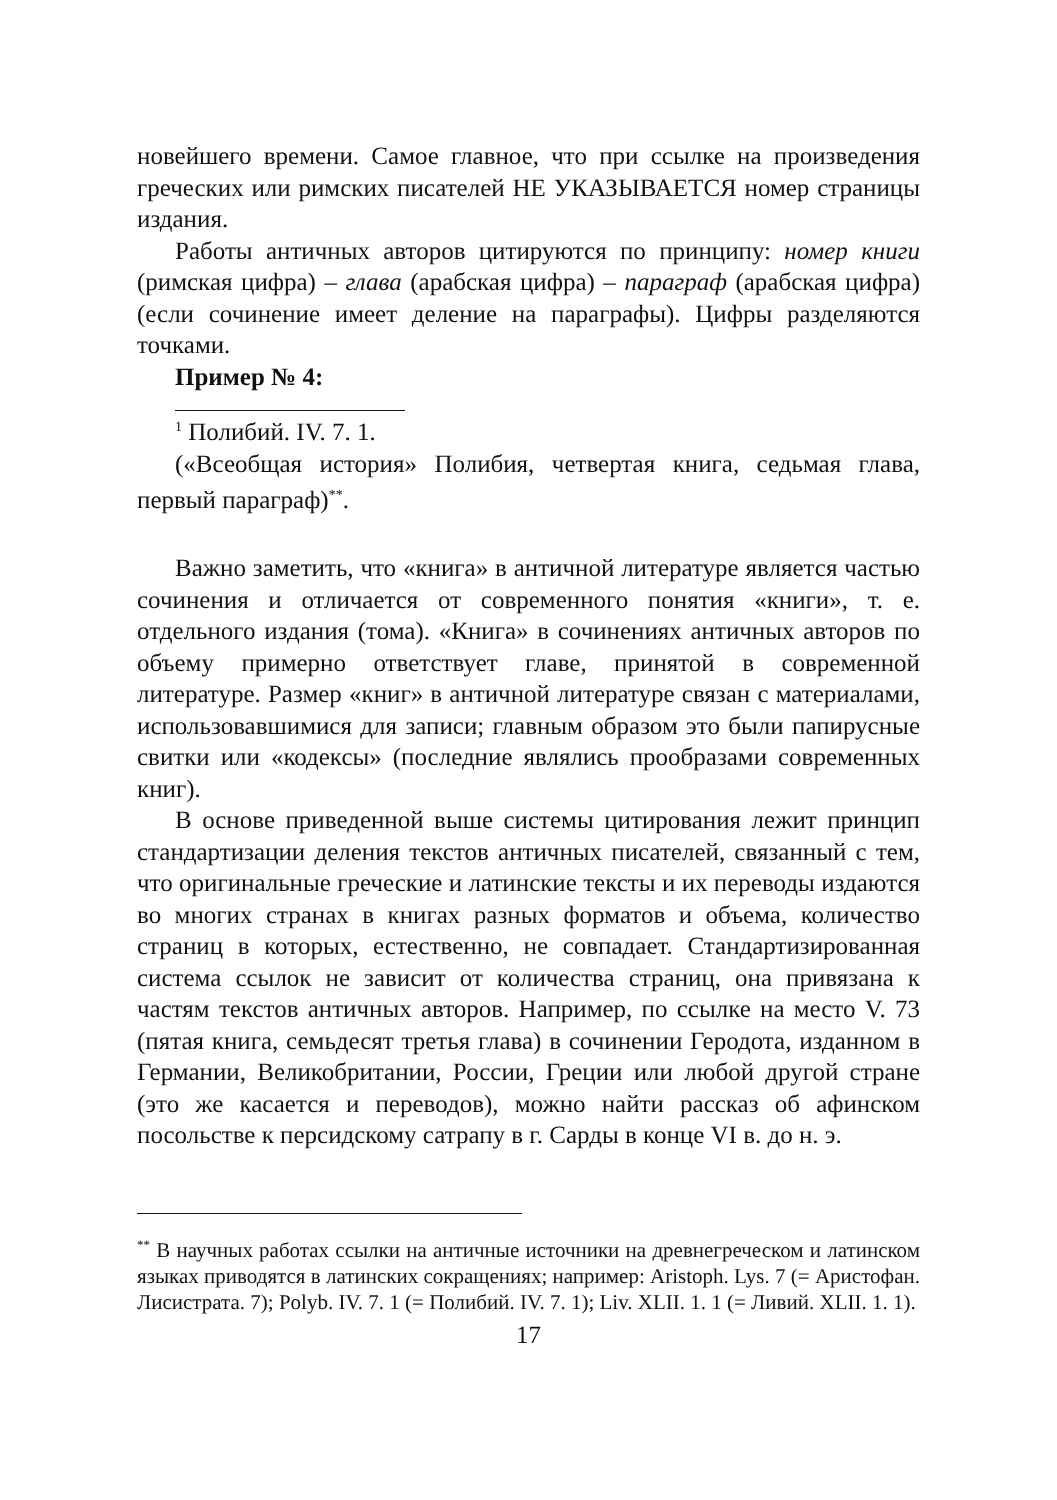новейшего времени. Самое главное, что при ссылке на произведения греческих или римских писателей НЕ УКАЗЫВАЕТСЯ номер страницы издания.
Работы античных авторов цитируются по принципу: номер книги (римская цифра) – глава (арабская цифра) – параграф (арабская цифра) (если сочинение имеет деление на параграфы). Цифры разделяются точками.
Пример № 4:
<sup>1</sup> Полибий. IV. 7. 1.
(«Всеобщая история» Полибия, четвертая книга, седьмая глава, первый параграф)<sup>**</sup>.
Важно заметить, что «книга» в античной литературе является частью сочинения и отличается от современного понятия «книги», т. е. отдельного издания (тома). «Книга» в сочинениях античных авторов по объему примерно ответствует главе, принятой в современной литературе. Размер «книг» в античной литературе связан с материалами, использовавшимися для записи; главным образом это были папирусные свитки или «кодексы» (последние являлись прообразами современных книг).
В основе приведенной выше системы цитирования лежит принцип стандартизации деления текстов античных писателей, связанный с тем, что оригинальные греческие и латинские тексты и их переводы издаются во многих странах в книгах разных форматов и объема, количество страниц в которых, естественно, не совпадает. Стандартизированная система ссылок не зависит от количества страниц, она привязана к частям текстов античных авторов. Например, по ссылке на место V. 73 (пятая книга, семьдесят третья глава) в сочинении Геродота, изданном в Германии, Великобритании, России, Греции или любой другой стране (это же касается и переводов), можно найти рассказ об афинском посольстве к персидскому сатрапу в г. Сарды в конце VI в. до н. э.
<sup>**</sup> В научных работах ссылки на античные источники на древнегреческом и латинском языках приводятся в латинских сокращениях; например: Aristoph. Lys. 7 (= Аристофан. Лисистрата. 7); Polyb. IV. 7. 1 (= Полибий. IV. 7. 1); Liv. XLII. 1. 1 (= Ливий. XLII. 1. 1).
17